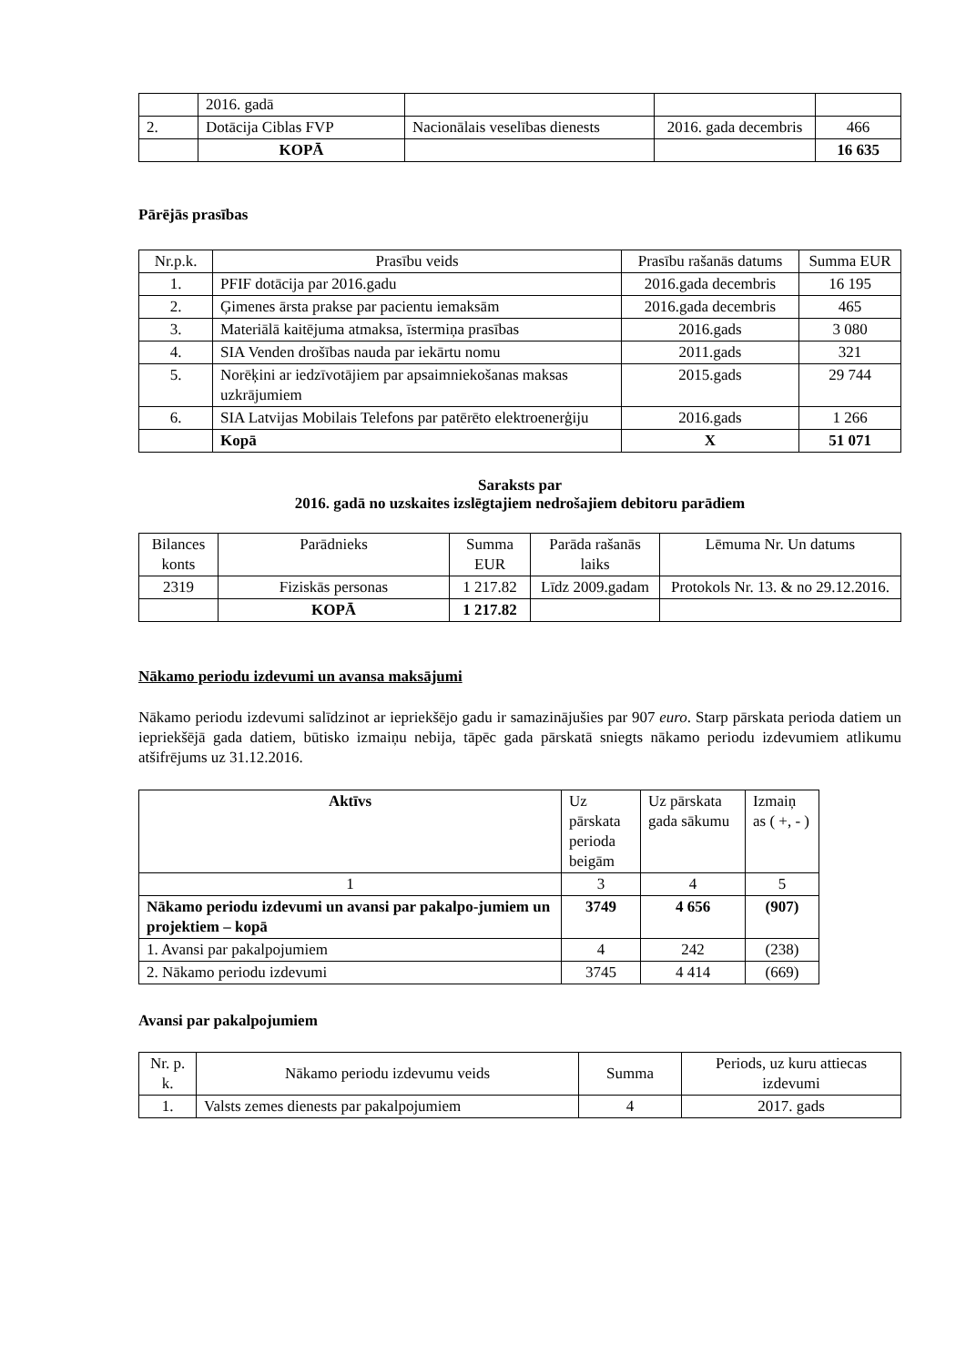| | 2016. gadā | | | |
| 2. | Dotācija Ciblas FVP | Nacionālais veselības dienests | 2016. gada decembris | 466 |
| | KOPĀ | | | 16 635 |
Pārējās prasības
| Nr.p.k. | Prasību veids | Prasību rašanās datums | Summa EUR |
| --- | --- | --- | --- |
| 1. | PFIF dotācija par 2016.gadu | 2016.gada decembris | 16 195 |
| 2. | Ģimenes ārsta prakse par pacientu iemaksām | 2016.gada decembris | 465 |
| 3. | Materiālā kaitējuma atmaksa, īstermiņa prasības | 2016.gads | 3 080 |
| 4. | SIA Venden drošības nauda par iekārtu nomu | 2011.gads | 321 |
| 5. | Norēķini ar iedzīvotājiem par apsaimniekošanas maksas uzkrājumiem | 2015.gads | 29 744 |
| 6. | SIA Latvijas Mobilais Telefons par patērēto elektroenerģiju | 2016.gads | 1 266 |
| | Kopā | X | 51 071 |
Saraksts par
2016. gadā no uzskaites izslēgtajiem nedrošajiem debitoru parādiem
| Bilances konts | Parādnieks | Summa EUR | Parāda rašanās laiks | Lēmuma Nr. Un datums |
| 2319 | Fiziskās personas | 1 217.82 | Līdz 2009.gadam | Protokols Nr. 13. & no 29.12.2016. |
| | KOPĀ | 1 217.82 | | |
Nākamo periodu izdevumi un avansa maksājumi
Nākamo periodu izdevumi salīdzinot ar iepriekšējo gadu ir samazinājušies par 907 euro. Starp pārskata perioda datiem un iepriekšējā gada datiem, būtisko izmaiņu nebija, tāpēc gada pārskatā sniegts nākamo periodu izdevumiem atlikumu atšifrējums uz 31.12.2016.
| Aktīvs | Uz pārskata perioda beigām | Uz pārskata gada sākumu | Izmaiņ as ( +, - ) |
| 1 | 3 | 4 | 5 |
| Nākamo periodu izdevumi un avansi par pakalpo-jumiem un projektiem – kopā | 3749 | 4 656 | (907) |
| 1. Avansi par pakalpojumiem | 4 | 242 | (238) |
| 2. Nākamo periodu izdevumi | 3745 | 4 414 | (669) |
Avansi par pakalpojumiem
| Nr. p. k. | Nākamo periodu izdevumu veids | Summa | Periods, uz kuru attiecas izdevumi |
| 1. | Valsts zemes dienests par pakalpojumiem | 4 | 2017. gads |